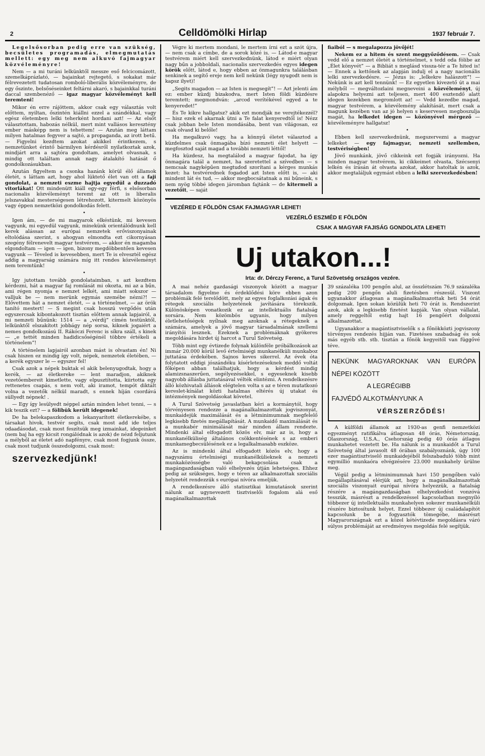2 Celldömölki Hirlap 1937 február 7.
Legelsősorban pedig erre van szükség, becsületes programadás, elmegmutatás mellett: egy meg nem alkuvó fajmagyar közvéleményre!
Nem — a mi turáni lelkünktől messze eső felcicomázott, szemelkáprázlató, — bajainkat rejtegető, s sokakat már félrevezetett tudatosan romboló-liberális közvéleményre, de egy őszinte, belsőséseinket feltárni akaró, s bajainkkal turáni daccal szembenéző — igaz magyar közvéleményt kell teremteni!
Mikor én erre rájöttem, akkor csak egy választás volt előttem, nyiltan, őszintén kiállni ezzel a szándékkal, vagy egész életemben lelki teherként hordani azt! — Az elsőt választottam, habozás nélkül, mert mint vallásos keresztény ember másképp nem is tehettem! — Azután meg láttam milyen hatalmas fegyver a sajtó, a propaganda, az irott betű. — Figyelni kezdtem azokat akikkel érintkezem, s nemzetünket érintő bármilyen kérdésről nyilatkoztak azok, mindjárt arra a sajtóra gondoltam, amelyet olvasnak, s mindig ott találtam annak nagy átalakító hatását ő gondolkozásukban.
Azután figyeltem a csonka hazánk körül élő államok életét, s láttam azt, hogy ahol lüktető élet van ott a faji gondolat, a nemzeti eszme hajtja egyedül a duzzadó vitorlákat! Ott mindenütt kiáll egy-egy férfi, s elsősorban nacionalis közvéleményt teremt az ott is liberalis jelszavakkal mesterségesen létrehozott, kitermelt közönyös vagy éppen nemzetközi gondolkodás felett.
•
Igen ám, — de mi magyarok elkéstünk, mi kevesen vagyunk, mi egyedül vagyunk, minekünk orientálódnunk kell kerek alássan az európai nemzetek erőviszonyainak eltolódása szerint, s ahogyan elmondta ezt cikornyásan szegény félrenevelt magyar testvérem, — akkor én magamba elgondoltam — igen — igen, bizony megdöbbentően kevesen vagyunk — Téveled is kevesebben, mert Te is elvesztél egész addig a magyarság számára míg itt rendes közvéleményt nem teremtünk!
•
Igy jutottam tovább gondolataimban, s azt kezdtem kérdezni, hát a magyar faj romlását mi okozta, mi az a bűn, ami régen nyomja e nemzet lelkét, ami miatt sokszor — valljuk be — nem merünk egymás szemébe nézni?! — Elővettem hát a nemzet életét, — a történelmet, — az örök tanító mestert! — S megint csak hosszú vergődés után egyszercsak kibontakozott tisztán előttem annak lapjairól, a mi nemzeti bűnünk: 1514 — a „vérdíj” címén testünktől, lelkünktől elszakított jobbágy nép sorsa, kiknek jogaiért a nemes gondolkozású II. Rákóczi Ferenc is síkra száll, s kinek — „e tettét minden hadidicsőségénél többre értékeli a történelem”!
A történelem lapjairól azonban mást is olvastam én! Ni csak hiszen ez mindig így volt, népek, nemzetek életében, — a kerék egyszer le — egyszer fel!
Csak azok a népek buktak el akik belenyugodtak, hogy a kerék, — az életkereke — lent maradjon, akiknek vezetőembereit kimetlette, vagy elpusztította, kiirtotta egy rettenetes csapás, s nem volt, aki iramot, tempót diktált volna a vezetők nélkül maradt, s ennek híján csordává süllyedt népnek! .
— Egy így lesülyedt néppel aztán minden lehet tenni, — s kik teszik ezt? — a fölibük került idegenek!
De ha belekapaszkodom a lekanyarított életkerekébe, s társakat hivok, testvér segíts, csak most add ide teljes odaadásodat, csak most feszítsük meg izmainkat, idegeinket (nem baj ha egy kicsit rongálódnak is azok) de nézd feljutunk a mélyből az életet adó napfényre, csak most fogjunk össze, csak most tudjunk összedolgozni, csak most:
szervezkedjünk!
Végre ki mertem mondani, le mertem írni ezt a szót újra, — nem csak a címbe, de a sorok közé is. — Látod-e magyar testvérem miért kell szervezkednünk, látod e miért olyan nagy bűn a jobboldali, nacionalis szervezkedés egyes idegen körök előtt, látod e, hogy ebben az önmagunkra találásban senkinek a segítő ereje nem kell nekünk (légy nyugodt nem is kapsz ilyet)!
„Segits magadon — az Isten is megsegít”! — Azt jelenti ám ez: ember küzdj bizakodva, mert Isten földi küzdésre teremtett; megmondván: „arcod verítékével egyed a te kenyeredet!”
És Te kikre hallgatsz? akik ezt mondják ne verejtékezzél? — hisz ezek el akarnak ütni a Te falat kenyeredtől is! Nézz csak jobban bele Isten mondásába, bent van világosan, ez csak olvasd ki belőle!
Ha megalkuvó vagy, ha a könnyű életet választod a küzdelmes csak önmagába bízó nemzeti élet helyett — megfosztod saját magad a további nemzeti léttől!
Ha küzdesz, ha megtalálod a magyar fajodat, ha így önmagára talál a nemzet, ha szeretettel a szívedben — s nemcsak nagyképűen megtudod szorítani a kérges munkás kezet: ha testvérednek fogadod azt Isten előtt is, — aki mindent lát és tud, — akkor megbocsátatnak a mi bűneink, s nem nyög többé idegen járomban fajtánk — de kitermeli a vezetőit, — saját
fiaiból — s megalapozza jövőjét!
Nekem ez a hitem és szent meggyőződésem. — Csak vedd elő a nemzet életét a történelmet, s tedd oda fölibe az „Élet könyvét” — a Bibliát s meglásd vissza-tér a Te hited is! — Ennek a kettőnek az alapján indulj el a nagy nacionális lelki szervezkedésre. — Jézus is: „lelkekre halászott”! — Nekünk is azt kell tennünk! — Ez egyetlen kivezető út a mai mélyből — megváltozlaini megneveini a közvéleményt, új alapokra helyezni azt teljesen, mert 400 esztendő alatt idegen kezekben megromlott az! — Vedd kezedbe magad, magyar testvérem, a közvélemény alakítását, mert csak a magunk kezében van az jó helyen s keservesen megboszulja magát, ha lelkedet idegen — közönyével mérgező — közvéleményre hallgatsz!
•
Ebben kell szervezkednünk, megszervezni a magyar lelkeket — egy fajmagyar, nemzeti szellemben, testvériségben!
Jövő munkánk, jövő cikkeink ezt fogják irányozni. Ha minden magyar testvérem, ki cikkeimet olvasta, Szécsenyi lelkén és írásán át olvasta azokat, akkor hatoltak is azok, akkor megtaláljuk egymást ebben a lelki szervezkedésben!
VEZÉRED E FÖLDÖN CSAK FAJMAGYAR LEHET!
VEZÉRLŐ ESZMÉD E FÖLDÖN
CSAK A MAGYAR FAJISÁG GONDOLATA LEHET!
Uj utakon...!
Irta: dr. Dérczy Ferenc, a Turul Szövetség országos vezére.
A mai nehéz gazdasági viszonyok között a magyar társadalom figyelme és érdeklődési köre ebben azon problémák felé terelődött, mely az egyes foglalkozási ágak és rétegek szociális helyzetének javítására törekszik. Különösképen vonatkozik ez az intellektuális fiatalság sorsára. Nem közömbös ugyanis, hogy milyen életlehetőségek nyílnak meg azoknak a rétegeknek a számára, amelyek a jövő magyar társadalmának szellemi irányítói lesznek. Ezeknek a problémáknak gyökeres megoldására hirdet új harcot a Turul Szövetség.
Több mint egy évtizede folynak különféle próbálkozások az immár 20.000 körül levő értelmiségi munkanélküli munkaboz juttatása érdekében. Sajnos keves sikerrel. Az évek óta folytatott eddigi jószándéku kísérletezéseknek meddő voltát főképen abban találhatjuk, hogy a kérdést mindig alamizsnaszerűen, segélyezésekkel, s egyeseknek kisebb nagyobb állásba juttatásával vélték elintézni. A rendelkezésre álló közhivatali állások elégtelen volta s az e téren mutatkozó kereslet-kínálat közti hatalmas eltérés új utakat és intézmények megoldásokat követel.
A Turul Szövetség javaslatban kéri a kormánytól, hogy törvényesen rendezze a magánalkalmazottak jogviszonyát, munkaidejük maximálását és a létminimumnak megfelelő legkisebb fizetés megállapítását. A munkaidő maximálását és a munkabér minimálását már minden állam rendezte. Mindenki által elfogadott közös elv, már az is, hogy a munkanélküliség általános csökkentésének s az emberi munkamegbecsülésének ez a legalkalmasabb eszköze.
Az is mindenki által elfogadott közös elv, hogy a nagyszámu értelmiségi munkanélkülieknek a nemzeti munkaközösségbe való bekapcsolása csak a magángazdaságban való elhelyezés útján lehetséges. Ehhez pedig az szükséges, hogy e téren az alkalmazottak szociális helyzetét rendezzük s európai nívóra emeljük.
A rendelkezésre álló statisztikai kimutatások szerint nálunk az ugynevezett tisztviselői fogalom alá eső magánalkalmazottak
39 százaléka 100 pengőn alul, az összlétszám 76.9 százaléka pedig 200 pengőn aluli fizetésben részesül. Viszont ugyanakkor átlagosan a magánalkalmazottak heti 54 órát dolgoznak. Igen sokan közülük heti 70 órát is. Rendszerint azok, akik a legkisebb fizetést kapják. Van olyan vállalat, amely reggeltől estig hajt 16 pengőért dolgozni alkalmazottat.
Ugyanakkor a magántisztviselők s a főnökközti jogviszony törvényes rendezés hijján van. Fizetéses szabadság és sok más egyéb stb. stb. tisztán a főnök kegyeitől van függővé téve.
NEKÜNK MAGYAROKNAK VAN EURÓPA NÉPEI KÖZÖTT
A LEGRÉGIBB
FAJVÉDŐ ALKOTMÁNYUNK A
VÉRSZERZŐDÉS!
A külföldi államok az 1930-as genfi nemzetközi egyezményt ratifikálva átlagosan 48 órás, Németország, Olaszország, U.S.A., Csehország pedig 40 órás átlagos munkahetet vezetett be. Ha nálunk is a munkaidőt a Turul Szövetség által javasolt 48 órában szabályoznánk, úgy 100 ezer magántisztviselő munkaidejéből felszabaduló több mint egymillió munkaóra elvégzésére 23.000 munkahely ürülne meg.
Végül pedig a létminimumnak havi 150 pengőben való megállapításával elérjük azt, hogy a magánalkalmazottak szociális viszonyait európai nívóra helyezzük, a fiatalság részére a magángazdaságban elhelyezkedést vonzóvá tesszük, másrészt a rendelkezéssel kapcsolatban megnyíló többezer új intellektuális munkahelyen sokezer munkanélküli részére biztosítunk helyet. Ezzel többezer új családalapítót kapcsolunk be a fogyasztók tömegébe, másrészt Magyarországnak ezt a közel kétévtizede megoldásra váró súlyos problémáját az eredményes megoldás felé segítjük.